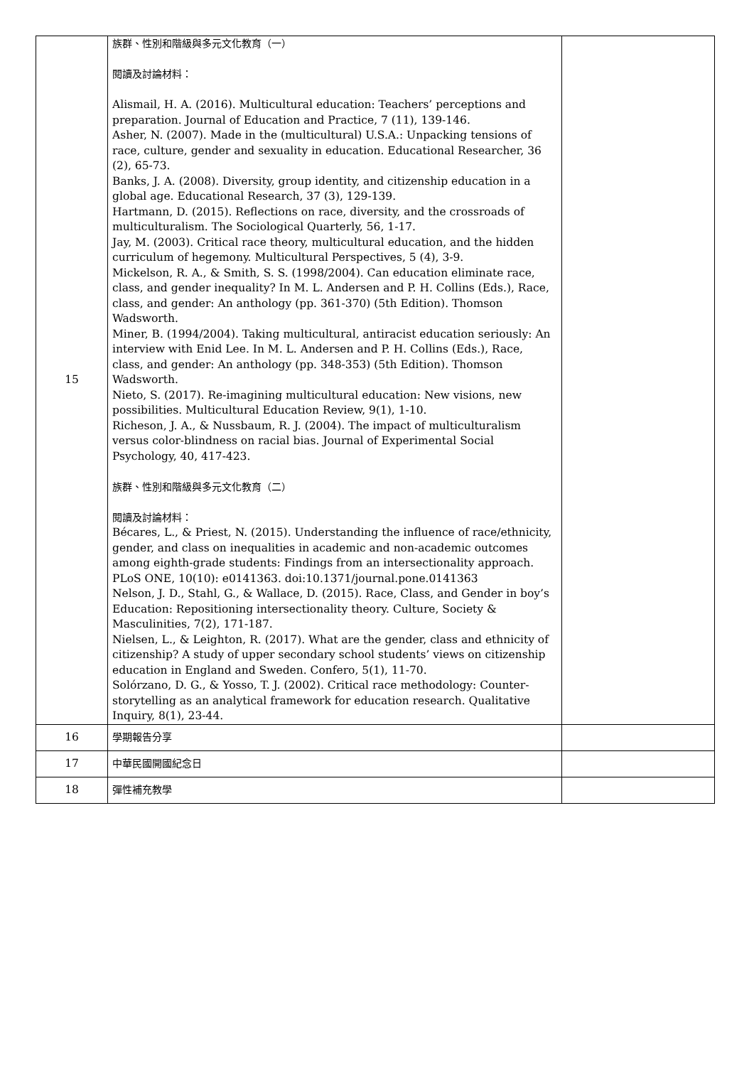| 15 | 族群、性別和階級與多元文化教育（一） 閱讀及討論材料： Alismail, H. A. (2016). Multicultural education: Teachers’ perceptions and preparation. Journal of Education and Practice, 7 (11), 139-146. Asher, N. (2007). Made in the (multicultural) U.S.A.: Unpacking tensions of race, culture, gender and sexuality in education. Educational Researcher, 36 (2), 65-73. Banks, J. A. (2008). Diversity, group identity, and citizenship education in a global age. Educational Research, 37 (3), 129-139. Hartmann, D. (2015). Reflections on race, diversity, and the crossroads of multiculturalism. The Sociological Quarterly, 56, 1-17. Jay, M. (2003). Critical race theory, multicultural education, and the hidden curriculum of hegemony. Multicultural Perspectives, 5 (4), 3-9. Mickelson, R. A., & Smith, S. S. (1998/2004). Can education eliminate race, class, and gender inequality? In M. L. Andersen and P. H. Collins (Eds.), Race, class, and gender: An anthology (pp. 361-370) (5th Edition). Thomson Wadsworth. Miner, B. (1994/2004). Taking multicultural, antiracist education seriously: An interview with Enid Lee. In M. L. Andersen and P. H. Collins (Eds.), Race, class, and gender: An anthology (pp. 348-353) (5th Edition). Thomson Wadsworth. Nieto, S. (2017). Re-imagining multicultural education: New visions, new possibilities. Multicultural Education Review, 9(1), 1-10. Richeson, J. A., & Nussbaum, R. J. (2004). The impact of multiculturalism versus color-blindness on racial bias. Journal of Experimental Social Psychology, 40, 417-423. 族群、性別和階級與多元文化教育（二） 閱讀及討論材料： Bécares, L., & Priest, N. (2015). Understanding the influence of race/ethnicity, gender, and class on inequalities in academic and non-academic outcomes among eighth-grade students: Findings from an intersectionality approach. PLoS ONE, 10(10): e0141363. doi:10.1371/journal.pone.0141363 Nelson, J. D., Stahl, G., & Wallace, D. (2015). Race, Class, and Gender in boy’s Education: Repositioning intersectionality theory. Culture, Society & Masculinities, 7(2), 171-187. Nielsen, L., & Leighton, R. (2017). What are the gender, class and ethnicity of citizenship? A study of upper secondary school students’ views on citizenship education in England and Sweden. Confero, 5(1), 11-70. Solórzano, D. G., & Yosso, T. J. (2002). Critical race methodology: Counter-storytelling as an analytical framework for education research. Qualitative Inquiry, 8(1), 23-44. | |
| 16 | 學期報告分享 | |
| 17 | 中華民國開國紀念日 | |
| 18 | 彈性補充教學 | |